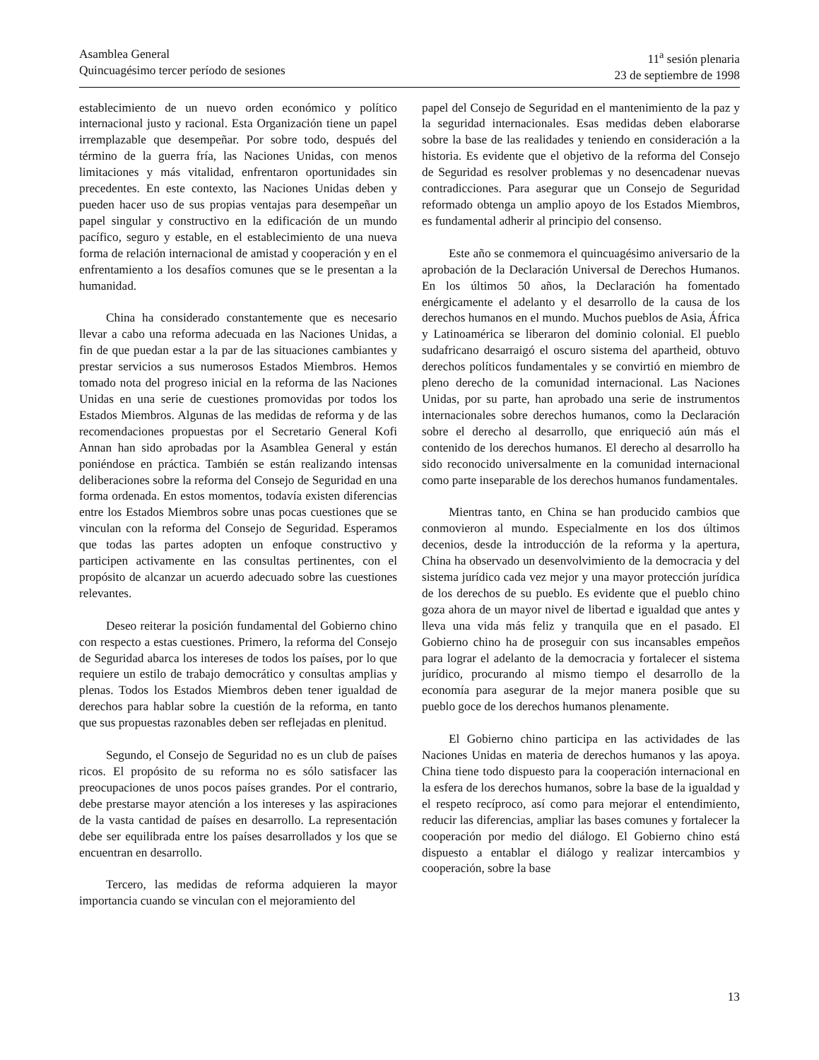Asamblea General
Quincuagésimo tercer período de sesiones
11<sup>a</sup> sesión plenaria
23 de septiembre de 1998
establecimiento de un nuevo orden económico y político internacional justo y racional. Esta Organización tiene un papel irremplazable que desempeñar. Por sobre todo, después del término de la guerra fría, las Naciones Unidas, con menos limitaciones y más vitalidad, enfrentaron oportunidades sin precedentes. En este contexto, las Naciones Unidas deben y pueden hacer uso de sus propias ventajas para desempeñar un papel singular y constructivo en la edificación de un mundo pacífico, seguro y estable, en el establecimiento de una nueva forma de relación internacional de amistad y cooperación y en el enfrentamiento a los desafíos comunes que se le presentan a la humanidad.
China ha considerado constantemente que es necesario llevar a cabo una reforma adecuada en las Naciones Unidas, a fin de que puedan estar a la par de las situaciones cambiantes y prestar servicios a sus numerosos Estados Miembros. Hemos tomado nota del progreso inicial en la reforma de las Naciones Unidas en una serie de cuestiones promovidas por todos los Estados Miembros. Algunas de las medidas de reforma y de las recomendaciones propuestas por el Secretario General Kofi Annan han sido aprobadas por la Asamblea General y están poniéndose en práctica. También se están realizando intensas deliberaciones sobre la reforma del Consejo de Seguridad en una forma ordenada. En estos momentos, todavía existen diferencias entre los Estados Miembros sobre unas pocas cuestiones que se vinculan con la reforma del Consejo de Seguridad. Esperamos que todas las partes adopten un enfoque constructivo y participen activamente en las consultas pertinentes, con el propósito de alcanzar un acuerdo adecuado sobre las cuestiones relevantes.
Deseo reiterar la posición fundamental del Gobierno chino con respecto a estas cuestiones. Primero, la reforma del Consejo de Seguridad abarca los intereses de todos los países, por lo que requiere un estilo de trabajo democrático y consultas amplias y plenas. Todos los Estados Miembros deben tener igualdad de derechos para hablar sobre la cuestión de la reforma, en tanto que sus propuestas razonables deben ser reflejadas en plenitud.
Segundo, el Consejo de Seguridad no es un club de países ricos. El propósito de su reforma no es sólo satisfacer las preocupaciones de unos pocos países grandes. Por el contrario, debe prestarse mayor atención a los intereses y las aspiraciones de la vasta cantidad de países en desarrollo. La representación debe ser equilibrada entre los países desarrollados y los que se encuentran en desarrollo.
Tercero, las medidas de reforma adquieren la mayor importancia cuando se vinculan con el mejoramiento del
papel del Consejo de Seguridad en el mantenimiento de la paz y la seguridad internacionales. Esas medidas deben elaborarse sobre la base de las realidades y teniendo en consideración a la historia. Es evidente que el objetivo de la reforma del Consejo de Seguridad es resolver problemas y no desencadenar nuevas contradicciones. Para asegurar que un Consejo de Seguridad reformado obtenga un amplio apoyo de los Estados Miembros, es fundamental adherir al principio del consenso.
Este año se conmemora el quincuagésimo aniversario de la aprobación de la Declaración Universal de Derechos Humanos. En los últimos 50 años, la Declaración ha fomentado enérgicamente el adelanto y el desarrollo de la causa de los derechos humanos en el mundo. Muchos pueblos de Asia, África y Latinoamérica se liberaron del dominio colonial. El pueblo sudafricano desarraigó el oscuro sistema del apartheid, obtuvo derechos políticos fundamentales y se convirtió en miembro de pleno derecho de la comunidad internacional. Las Naciones Unidas, por su parte, han aprobado una serie de instrumentos internacionales sobre derechos humanos, como la Declaración sobre el derecho al desarrollo, que enriqueció aún más el contenido de los derechos humanos. El derecho al desarrollo ha sido reconocido universalmente en la comunidad internacional como parte inseparable de los derechos humanos fundamentales.
Mientras tanto, en China se han producido cambios que conmovieron al mundo. Especialmente en los dos últimos decenios, desde la introducción de la reforma y la apertura, China ha observado un desenvolvimiento de la democracia y del sistema jurídico cada vez mejor y una mayor protección jurídica de los derechos de su pueblo. Es evidente que el pueblo chino goza ahora de un mayor nivel de libertad e igualdad que antes y lleva una vida más feliz y tranquila que en el pasado. El Gobierno chino ha de proseguir con sus incansables empeños para lograr el adelanto de la democracia y fortalecer el sistema jurídico, procurando al mismo tiempo el desarrollo de la economía para asegurar de la mejor manera posible que su pueblo goce de los derechos humanos plenamente.
El Gobierno chino participa en las actividades de las Naciones Unidas en materia de derechos humanos y las apoya. China tiene todo dispuesto para la cooperación internacional en la esfera de los derechos humanos, sobre la base de la igualdad y el respeto recíproco, así como para mejorar el entendimiento, reducir las diferencias, ampliar las bases comunes y fortalecer la cooperación por medio del diálogo. El Gobierno chino está dispuesto a entablar el diálogo y realizar intercambios y cooperación, sobre la base
13